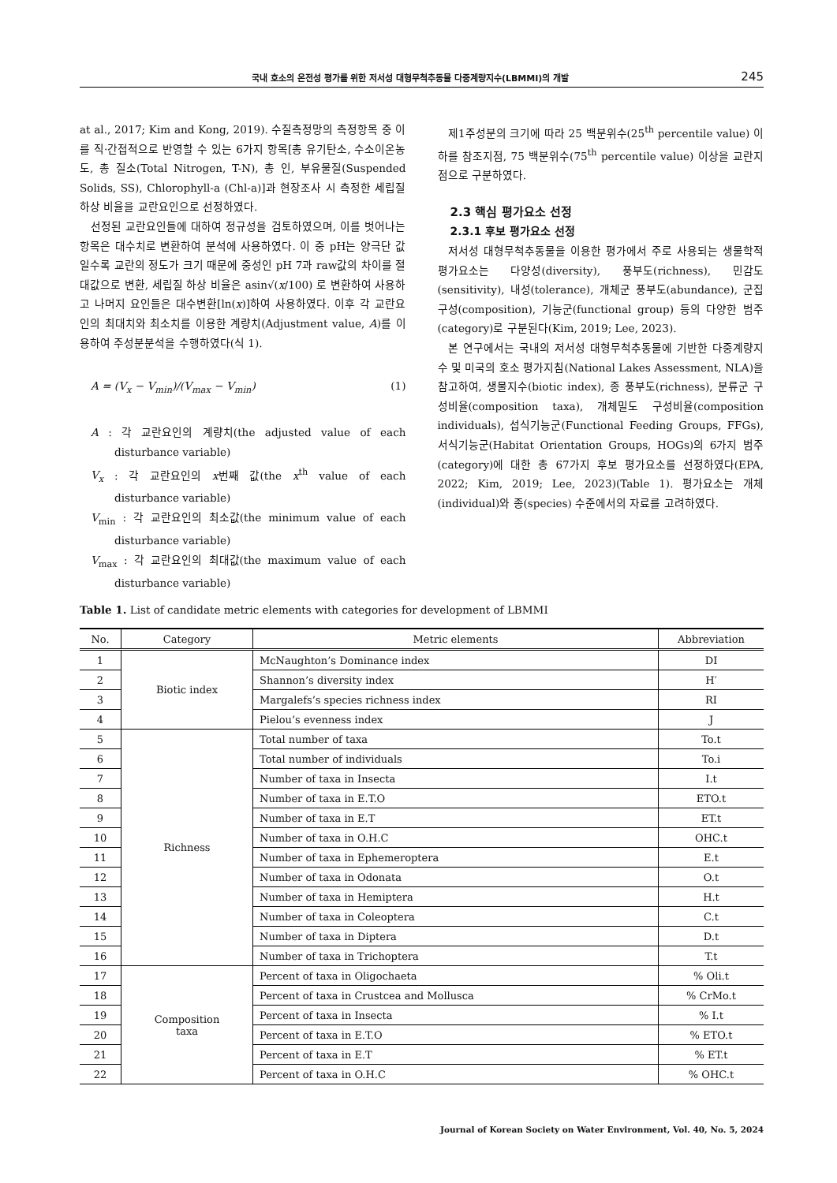국내 호소의 온전성 평가를 위한 저서성 대형무척추동물 다중계량지수(LBMMI)의 개발 245
at al., 2017; Kim and Kong, 2019). 수질측정망의 측정항목 중 이를 직·간접적으로 반영할 수 있는 6가지 항목[총 유기탄소, 수소이온농도, 총 질소(Total Nitrogen, T-N), 총 인, 부유물질(Suspended Solids, SS), Chlorophyll-a (Chl-a)]과 현장조사 시 측정한 세립질 하상 비율을 교란요인으로 선정하였다.
선정된 교란요인들에 대하여 정규성을 검토하였으며, 이를 벗어나는 항목은 대수치로 변환하여 분석에 사용하였다. 이 중 pH는 양극단 값일수록 교란의 정도가 크기 때문에 중성인 pH 7과 raw값의 차이를 절대값으로 변환, 세립질 하상 비율은 asin√(x/100) 로 변환하여 사용하고 나머지 요인들은 대수변환[ln(x)]하여 사용하였다. 이후 각 교란요인의 최대치와 최소치를 이용한 계량치(Adjustment value, A)를 이용하여 주성분분석을 수행하였다(식 1).
A = (V<sub>x</sub> − V<sub>min</sub>)/(V<sub>max</sub> − V<sub>min</sub>) (1)
A : 각 교란요인의 계량치(the adjusted value of each disturbance variable)
V<sub>x</sub> : 각 교란요인의 x번째 값(the x<sup>th</sup> value of each disturbance variable)
V<sub>min</sub> : 각 교란요인의 최소값(the minimum value of each disturbance variable)
V<sub>max</sub> : 각 교란요인의 최대값(the maximum value of each disturbance variable)
제1주성분의 크기에 따라 25 백분위수(25<sup>th</sup> percentile value) 이하를 참조지점, 75 백분위수(75<sup>th</sup> percentile value) 이상을 교란지점으로 구분하였다.
2.3 핵심 평가요소 선정
2.3.1 후보 평가요소 선정
저서성 대형무척추동물을 이용한 평가에서 주로 사용되는 생물학적 평가요소는 다양성(diversity), 풍부도(richness), 민감도(sensitivity), 내성(tolerance), 개체군 풍부도(abundance), 군집구성(composition), 기능군(functional group) 등의 다양한 범주(category)로 구분된다(Kim, 2019; Lee, 2023).
본 연구에서는 국내의 저서성 대형무척추동물에 기반한 다중계량지수 및 미국의 호소 평가지침(National Lakes Assessment, NLA)을 참고하여, 생물지수(biotic index), 종 풍부도(richness), 분류군 구성비율(composition taxa), 개체밀도 구성비율(composition individuals), 섭식기능군(Functional Feeding Groups, FFGs), 서식기능군(Habitat Orientation Groups, HOGs)의 6가지 범주(category)에 대한 총 67가지 후보 평가요소를 선정하였다(EPA, 2022; Kim, 2019; Lee, 2023)(Table 1). 평가요소는 개체(individual)와 종(species) 수준에서의 자료를 고려하였다.
Table 1. List of candidate metric elements with categories for development of LBMMI
| No. | Category | Metric elements | Abbreviation |
| --- | --- | --- | --- |
| 1 | Biotic index | McNaughton’s Dominance index | DI |
| 2 | | Shannon’s diversity index | H′ |
| 3 | | Margalefs’s species richness index | RI |
| 4 | | Pielou’s evenness index | J |
| 5 | Richness | Total number of taxa | To.t |
| 6 | | Total number of individuals | To.i |
| 7 | | Number of taxa in Insecta | I.t |
| 8 | | Number of taxa in E.T.O | ETO.t |
| 9 | | Number of taxa in E.T | ET.t |
| 10 | | Number of taxa in O.H.C | OHC.t |
| 11 | | Number of taxa in Ephemeroptera | E.t |
| 12 | | Number of taxa in Odonata | O.t |
| 13 | | Number of taxa in Hemiptera | H.t |
| 14 | | Number of taxa in Coleoptera | C.t |
| 15 | | Number of taxa in Diptera | D.t |
| 16 | | Number of taxa in Trichoptera | T.t |
| 17 | Composition taxa | Percent of taxa in Oligochaeta | % Oli.t |
| 18 | | Percent of taxa in Crustcea and Mollusca | % CrMo.t |
| 19 | | Percent of taxa in Insecta | % I.t |
| 20 | | Percent of taxa in E.T.O | % ETO.t |
| 21 | | Percent of taxa in E.T | % ET.t |
| 22 | | Percent of taxa in O.H.C | % OHC.t |
Journal of Korean Society on Water Environment, Vol. 40, No. 5, 2024